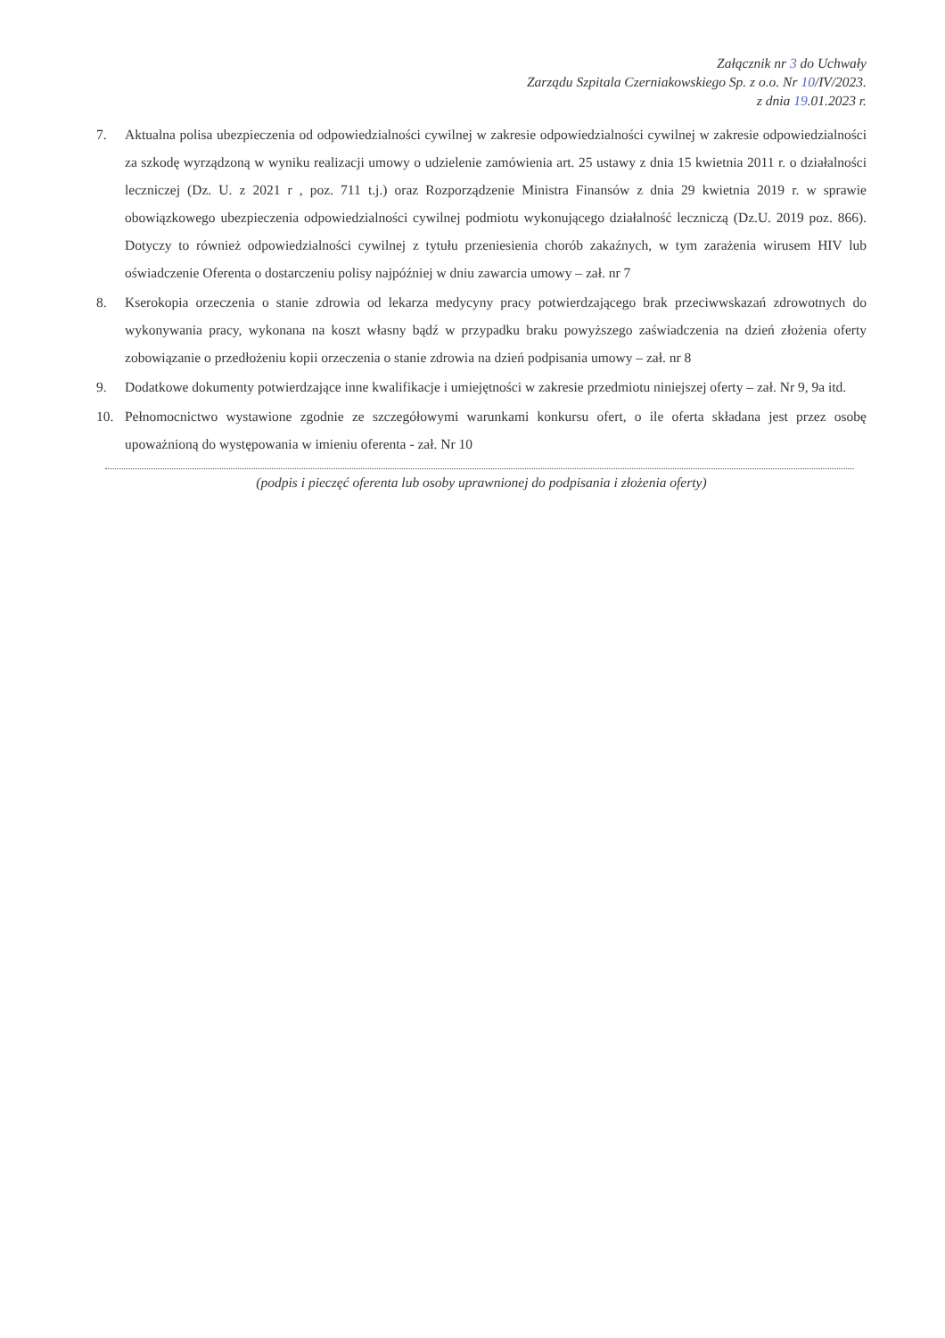Załącznik nr 3 do Uchwały
Zarządu Szpitala Czerniakowskiego Sp. z o.o. Nr 10/IV/2023.
z dnia 19.01.2023 r.
7. Aktualna polisa ubezpieczenia od odpowiedzialności cywilnej w zakresie odpowiedzialności cywilnej w zakresie odpowiedzialności za szkodę wyrządzoną w wyniku realizacji umowy o udzielenie zamówienia art. 25 ustawy z dnia 15 kwietnia 2011 r. o działalności leczniczej (Dz. U. z 2021 r , poz. 711 t.j.) oraz Rozporządzenie Ministra Finansów z dnia 29 kwietnia 2019 r. w sprawie obowiązkowego ubezpieczenia odpowiedzialności cywilnej podmiotu wykonującego działalność leczniczą (Dz.U. 2019 poz. 866). Dotyczy to również odpowiedzialności cywilnej z tytułu przeniesienia chorób zakaźnych, w tym zarażenia wirusem HIV lub oświadczenie Oferenta o dostarczeniu polisy najpóźniej w dniu zawarcia umowy – zał. nr 7
8. Kserokopia orzeczenia o stanie zdrowia od lekarza medycyny pracy potwierdzającego brak przeciwwskazań zdrowotnych do wykonywania pracy, wykonana na koszt własny bądź w przypadku braku powyższego zaświadczenia na dzień złożenia oferty zobowiązanie o przedłożeniu kopii orzeczenia o stanie zdrowia na dzień podpisania umowy – zał. nr 8
9. Dodatkowe dokumenty potwierdzające inne kwalifikacje i umiejętności w zakresie przedmiotu niniejszej oferty – zał. Nr 9, 9a itd.
10. Pełnomocnictwo wystawione zgodnie ze szczegółowymi warunkami konkursu ofert, o ile oferta składana jest przez osobę upoważnioną do występowania w imieniu oferenta - zał. Nr 10
(podpis i pieczęć oferenta lub osoby uprawnionej do podpisania i złożenia oferty)